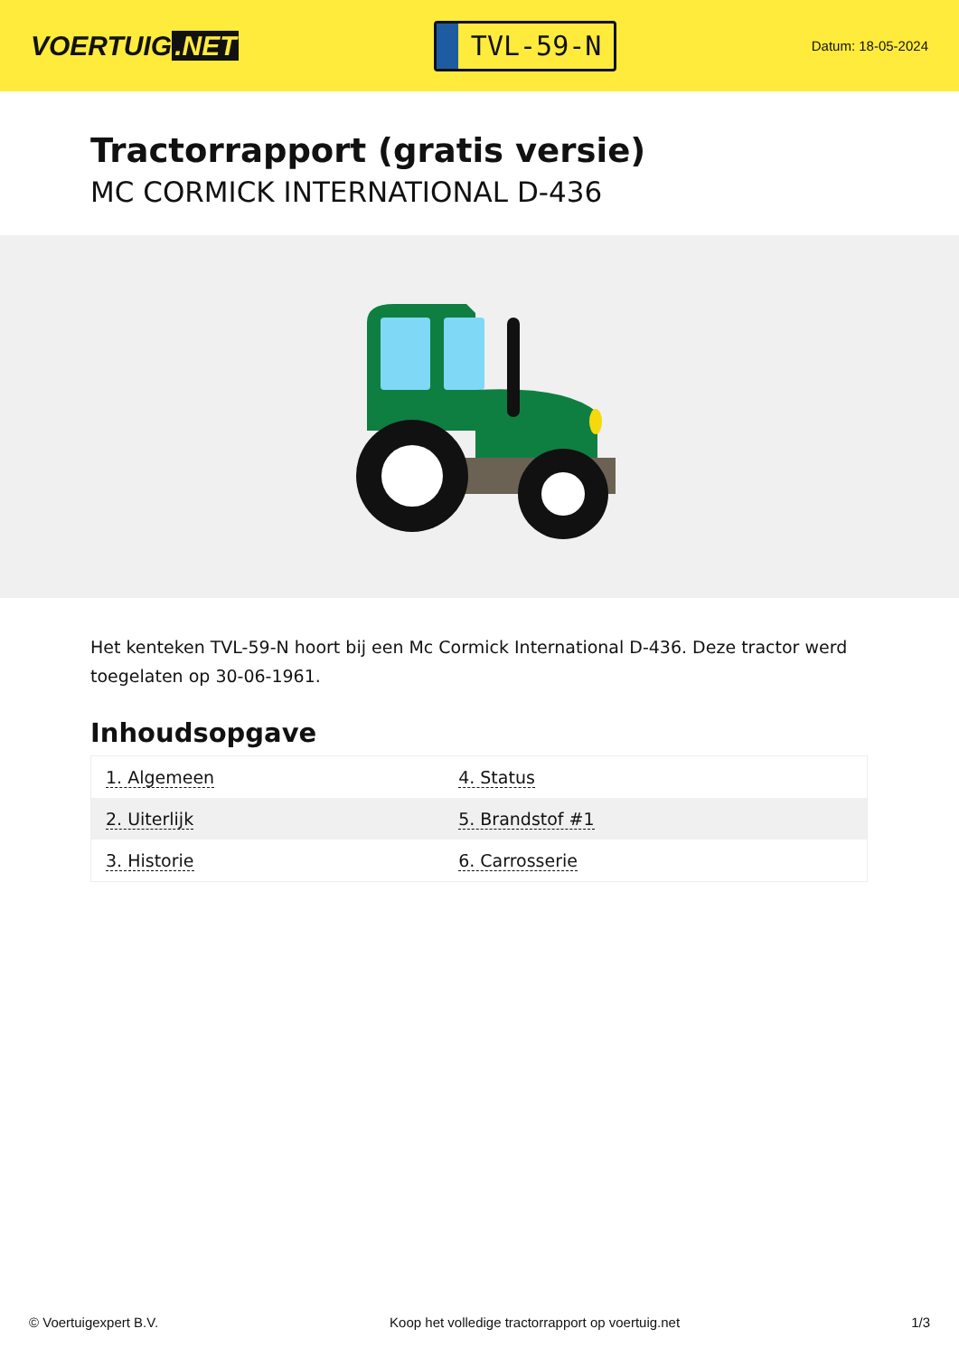VOERTUIG.NET
TVL-59-N
Datum: 18-05-2024
Tractorrapport (gratis versie)
MC CORMICK INTERNATIONAL D-436
Het kenteken TVL-59-N hoort bij een Mc Cormick International D-436. Deze tractor werd toegelaten op 30-06-1961.
Inhoudsopgave
| 1. Algemeen | 4. Status |
| 2. Uiterlijk | 5. Brandstof #1 |
| 3. Historie | 6. Carrosserie |
© Voertuigexpert B.V. Koop het volledige tractorrapport op voertuig.net 1/3